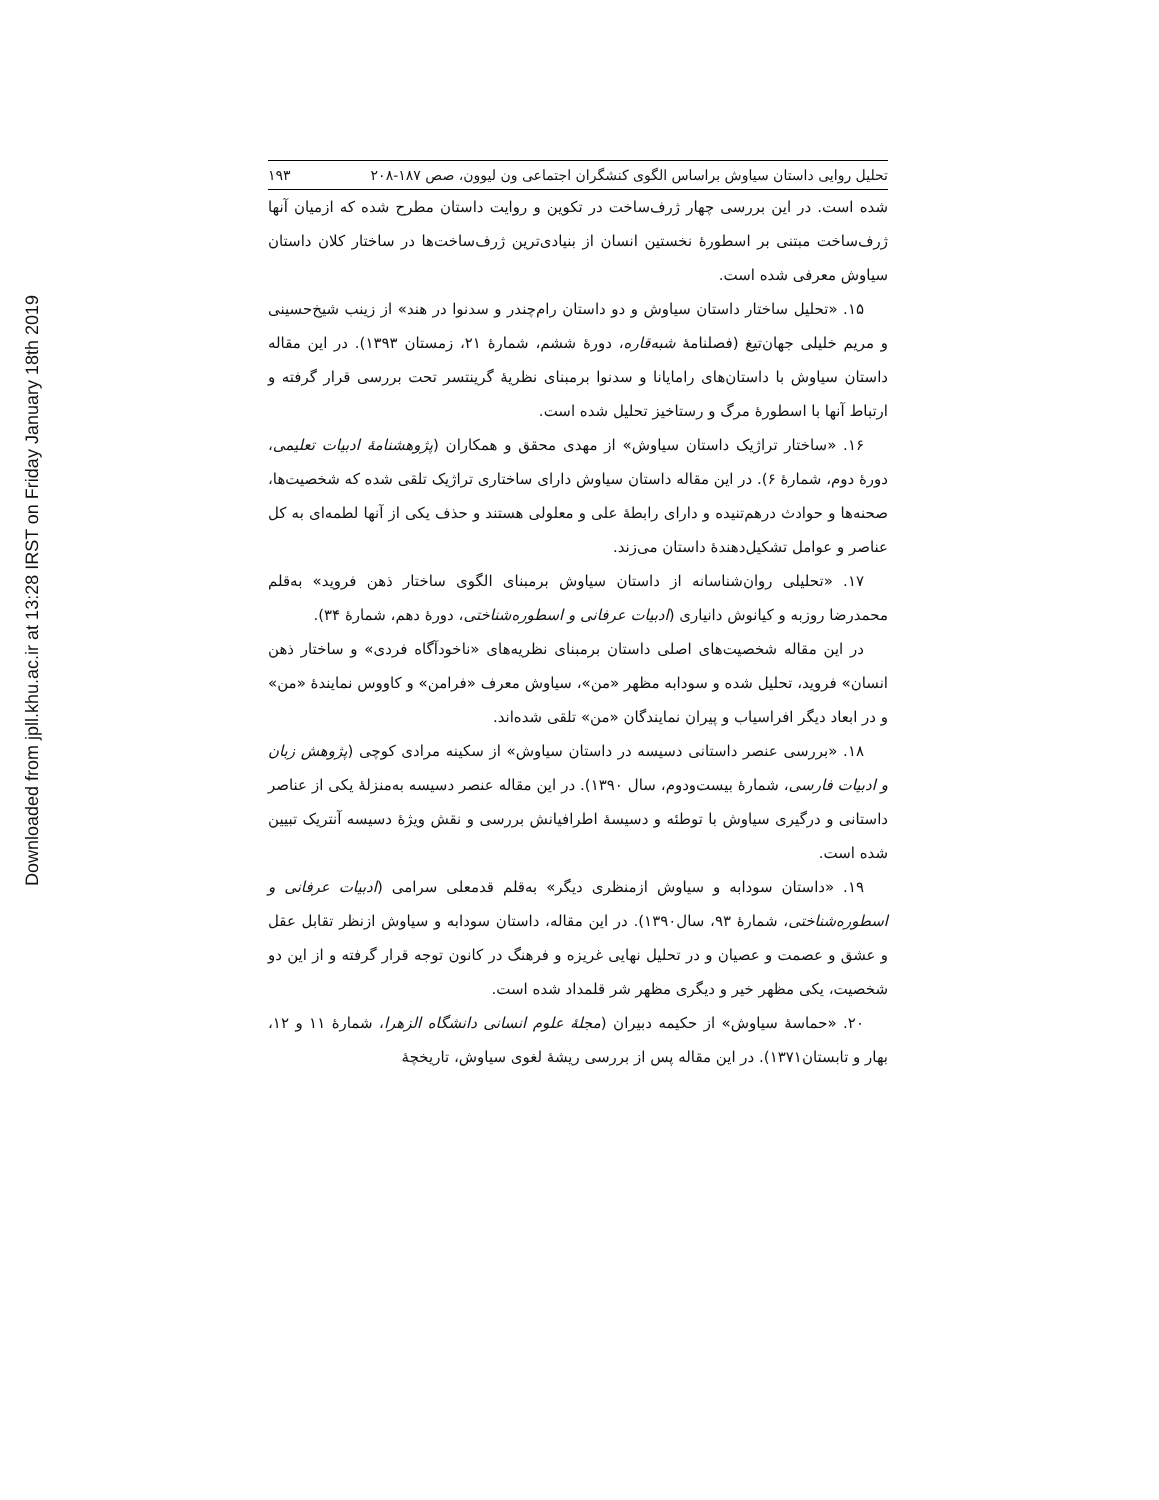Downloaded from jpll.khu.ac.ir at 13:28 IRST on Friday January 18th 2019
تحلیل روایی داستان سیاوش براساس الگوی کنشگران اجتماعی ون لیوون، صص ۱۸۷-۲۰۸ ۱۹۳
شده است. در این بررسی چهار ژرف‌ساخت در تکوین و روایت داستان مطرح شده که ازمیان آنها ژرف‌ساخت مبتنی بر اسطورۀ نخستین انسان از بنیادی‌ترین ژرف‌ساخت‌ها در ساختار کلان داستان سیاوش معرفی شده است.
۱۵. «تحلیل ساختار داستان سیاوش و دو داستان رام‌چندر و سدنوا در هند» از زینب شیخ‌حسینی و مریم خلیلی جهان‌تیغ (فصلنامۀ شبه‌قاره، دورۀ ششم، شمارۀ ۲۱، زمستان ۱۳۹۳). در این مقاله داستان سیاوش با داستان‌های رامایانا و سدنوا برمبنای نظریۀ گرینتسر تحت بررسی قرار گرفته و ارتباط آنها با اسطورۀ مرگ و رستاخیز تحلیل شده است.
۱۶. «ساختار تراژیک داستان سیاوش» از مهدی محقق و همکاران (پژوهشنامۀ ادبیات تعلیمی، دورۀ دوم، شمارۀ ۶). در این مقاله داستان سیاوش دارای ساختاری تراژیک تلقی شده که شخصیت‌ها، صحنه‌ها و حوادث درهم‌تنیده و دارای رابطۀ علی و معلولی هستند و حذف یکی از آنها لطمه‌ای به کل عناصر و عوامل تشکیل‌دهندۀ داستان می‌زند.
۱۷. «تحلیلی روان‌شناسانه از داستان سیاوش برمبنای الگوی ساختار ذهن فروید» به‌قلم محمدرضا روزبه و کیانوش دانیاری (ادبیات عرفانی و اسطوره‌شناختی، دورۀ دهم، شمارۀ ۳۴).
در این مقاله شخصیت‌های اصلی داستان برمبنای نظریه‌های «ناخودآگاه فردی» و ساختار ذهن انسان» فروید، تحلیل شده و سودابه مظهر «من»، سیاوش معرف «فرامن» و کاووس نمایندۀ «من» و در ابعاد دیگر افراسیاب و پیران نمایندگان «من» تلقی شده‌اند.
۱۸. «بررسی عنصر داستانی دسیسه در داستان سیاوش» از سکینه مرادی کوچی (پژوهش زبان و ادبیات فارسی، شمارۀ بیست‌ودوم، سال ۱۳۹۰). در این مقاله عنصر دسیسه به‌منزلۀ یکی از عناصر داستانی و درگیری سیاوش با توطئه و دسیسۀ اطرافیانش بررسی و نقش ویژۀ دسیسه آنتریک تبیین شده است.
۱۹. «داستان سودابه و سیاوش ازمنظری دیگر» به‌قلم قدمعلی سرامی (ادبیات عرفانی و اسطوره‌شناختی، شمارۀ ۹۳، سال۱۳۹۰). در این مقاله، داستان سودابه و سیاوش ازنظر تقابل عقل و عشق و عصمت و عصیان و در تحلیل نهایی غریزه و فرهنگ در کانون توجه قرار گرفته و از این دو شخصیت، یکی مظهر خیر و دیگری مظهر شر قلمداد شده است.
۲۰. «حماسۀ سیاوش» از حکیمه دبیران (مجلۀ علوم انسانی دانشگاه الزهرا، شمارۀ ۱۱ و ۱۲، بهار و تابستان۱۳۷۱). در این مقاله پس از بررسی ریشۀ لغوی سیاوش، تاریخچۀ